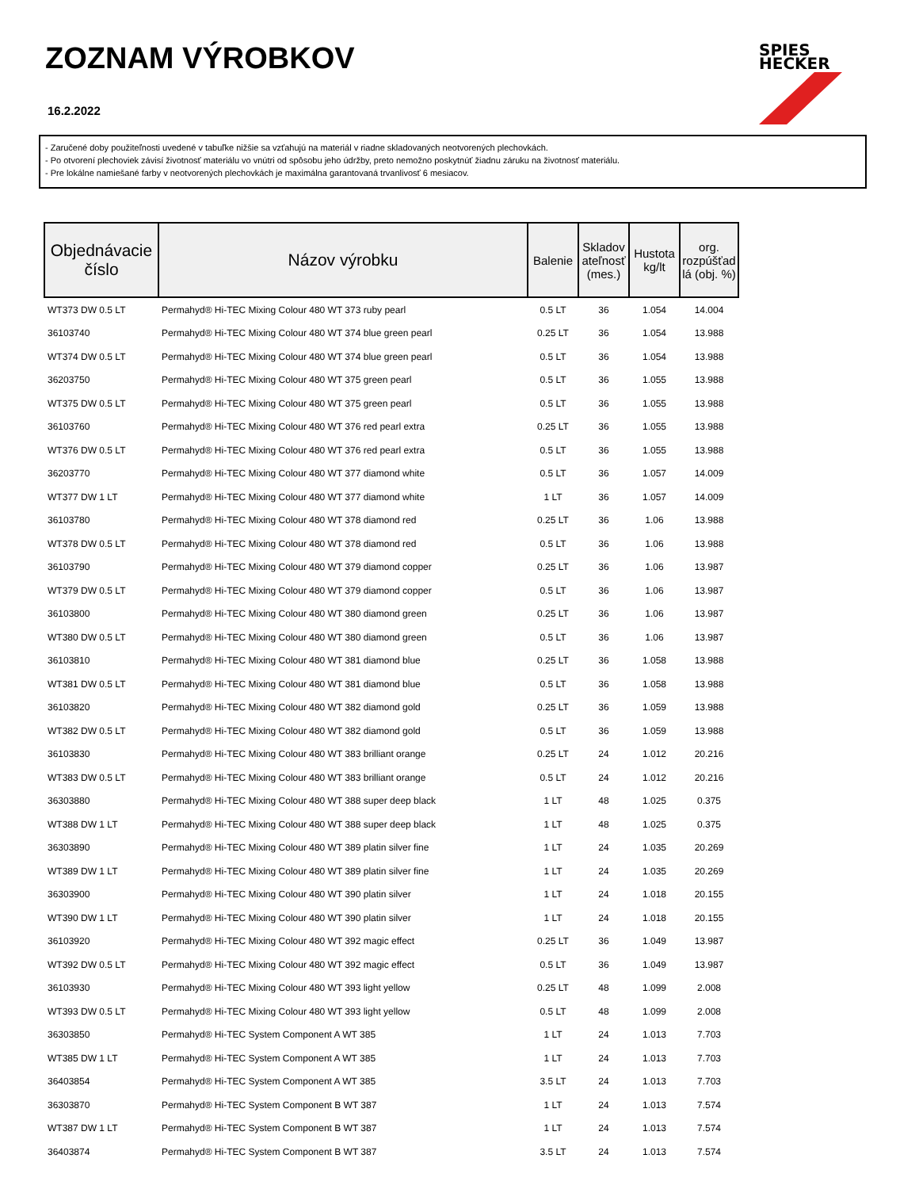ZOZNAM VÝROBKOV
16.2.2022
SPIES
HECKER
- Zaručené doby použiteľnosti uvedené v tabuľke nižšie sa vzťahujú na materiál v riadne skladovaných neotvorených plechovkách.
- Po otvorení plechoviek závisí životnosť materiálu vo vnútri od spôsobu jeho údržby, preto nemožno poskytnúť žiadnu záruku na životnosť materiálu.
- Pre lokálne namiešané farby v neotvorených plechovkách je maximálna garantovaná trvanlivosť 6 mesiacov.
| Objednávacie číslo | Názov výrobku | Balenie | Skladov ateľnosť (mes.) | Hustota kg/lt | org. rozpúšťad lá (obj. %) |
| --- | --- | --- | --- | --- | --- |
| WT373 DW 0.5 LT | Permahyd® Hi-TEC Mixing Colour 480 WT 373 ruby pearl | 0.5 LT | 36 | 1.054 | 14.004 |
| 36103740 | Permahyd® Hi-TEC Mixing Colour 480 WT 374 blue green pearl | 0.25 LT | 36 | 1.054 | 13.988 |
| WT374 DW 0.5 LT | Permahyd® Hi-TEC Mixing Colour 480 WT 374 blue green pearl | 0.5 LT | 36 | 1.054 | 13.988 |
| 36203750 | Permahyd® Hi-TEC Mixing Colour 480 WT 375 green pearl | 0.5 LT | 36 | 1.055 | 13.988 |
| WT375 DW 0.5 LT | Permahyd® Hi-TEC Mixing Colour 480 WT 375 green pearl | 0.5 LT | 36 | 1.055 | 13.988 |
| 36103760 | Permahyd® Hi-TEC Mixing Colour 480 WT 376 red pearl extra | 0.25 LT | 36 | 1.055 | 13.988 |
| WT376 DW 0.5 LT | Permahyd® Hi-TEC Mixing Colour 480 WT 376 red pearl extra | 0.5 LT | 36 | 1.055 | 13.988 |
| 36203770 | Permahyd® Hi-TEC Mixing Colour 480 WT 377 diamond white | 0.5 LT | 36 | 1.057 | 14.009 |
| WT377 DW 1 LT | Permahyd® Hi-TEC Mixing Colour 480 WT 377 diamond white | 1 LT | 36 | 1.057 | 14.009 |
| 36103780 | Permahyd® Hi-TEC Mixing Colour 480 WT 378 diamond red | 0.25 LT | 36 | 1.06 | 13.988 |
| WT378 DW 0.5 LT | Permahyd® Hi-TEC Mixing Colour 480 WT 378 diamond red | 0.5 LT | 36 | 1.06 | 13.988 |
| 36103790 | Permahyd® Hi-TEC Mixing Colour 480 WT 379 diamond copper | 0.25 LT | 36 | 1.06 | 13.987 |
| WT379 DW 0.5 LT | Permahyd® Hi-TEC Mixing Colour 480 WT 379 diamond copper | 0.5 LT | 36 | 1.06 | 13.987 |
| 36103800 | Permahyd® Hi-TEC Mixing Colour 480 WT 380 diamond green | 0.25 LT | 36 | 1.06 | 13.987 |
| WT380 DW 0.5 LT | Permahyd® Hi-TEC Mixing Colour 480 WT 380 diamond green | 0.5 LT | 36 | 1.06 | 13.987 |
| 36103810 | Permahyd® Hi-TEC Mixing Colour 480 WT 381 diamond blue | 0.25 LT | 36 | 1.058 | 13.988 |
| WT381 DW 0.5 LT | Permahyd® Hi-TEC Mixing Colour 480 WT 381 diamond blue | 0.5 LT | 36 | 1.058 | 13.988 |
| 36103820 | Permahyd® Hi-TEC Mixing Colour 480 WT 382 diamond gold | 0.25 LT | 36 | 1.059 | 13.988 |
| WT382 DW 0.5 LT | Permahyd® Hi-TEC Mixing Colour 480 WT 382 diamond gold | 0.5 LT | 36 | 1.059 | 13.988 |
| 36103830 | Permahyd® Hi-TEC Mixing Colour 480 WT 383 brilliant orange | 0.25 LT | 24 | 1.012 | 20.216 |
| WT383 DW 0.5 LT | Permahyd® Hi-TEC Mixing Colour 480 WT 383 brilliant orange | 0.5 LT | 24 | 1.012 | 20.216 |
| 36303880 | Permahyd® Hi-TEC Mixing Colour 480 WT 388 super deep black | 1 LT | 48 | 1.025 | 0.375 |
| WT388 DW 1 LT | Permahyd® Hi-TEC Mixing Colour 480 WT 388 super deep black | 1 LT | 48 | 1.025 | 0.375 |
| 36303890 | Permahyd® Hi-TEC Mixing Colour 480 WT 389 platin silver fine | 1 LT | 24 | 1.035 | 20.269 |
| WT389 DW 1 LT | Permahyd® Hi-TEC Mixing Colour 480 WT 389 platin silver fine | 1 LT | 24 | 1.035 | 20.269 |
| 36303900 | Permahyd® Hi-TEC Mixing Colour 480 WT 390 platin silver | 1 LT | 24 | 1.018 | 20.155 |
| WT390 DW 1 LT | Permahyd® Hi-TEC Mixing Colour 480 WT 390 platin silver | 1 LT | 24 | 1.018 | 20.155 |
| 36103920 | Permahyd® Hi-TEC Mixing Colour 480 WT 392 magic effect | 0.25 LT | 36 | 1.049 | 13.987 |
| WT392 DW 0.5 LT | Permahyd® Hi-TEC Mixing Colour 480 WT 392 magic effect | 0.5 LT | 36 | 1.049 | 13.987 |
| 36103930 | Permahyd® Hi-TEC Mixing Colour 480 WT 393 light yellow | 0.25 LT | 48 | 1.099 | 2.008 |
| WT393 DW 0.5 LT | Permahyd® Hi-TEC Mixing Colour 480 WT 393 light yellow | 0.5 LT | 48 | 1.099 | 2.008 |
| 36303850 | Permahyd® Hi-TEC System Component A WT 385 | 1 LT | 24 | 1.013 | 7.703 |
| WT385 DW 1 LT | Permahyd® Hi-TEC System Component A WT 385 | 1 LT | 24 | 1.013 | 7.703 |
| 36403854 | Permahyd® Hi-TEC System Component A WT 385 | 3.5 LT | 24 | 1.013 | 7.703 |
| 36303870 | Permahyd® Hi-TEC System Component B WT 387 | 1 LT | 24 | 1.013 | 7.574 |
| WT387 DW 1 LT | Permahyd® Hi-TEC System Component B WT 387 | 1 LT | 24 | 1.013 | 7.574 |
| 36403874 | Permahyd® Hi-TEC System Component B WT 387 | 3.5 LT | 24 | 1.013 | 7.574 |